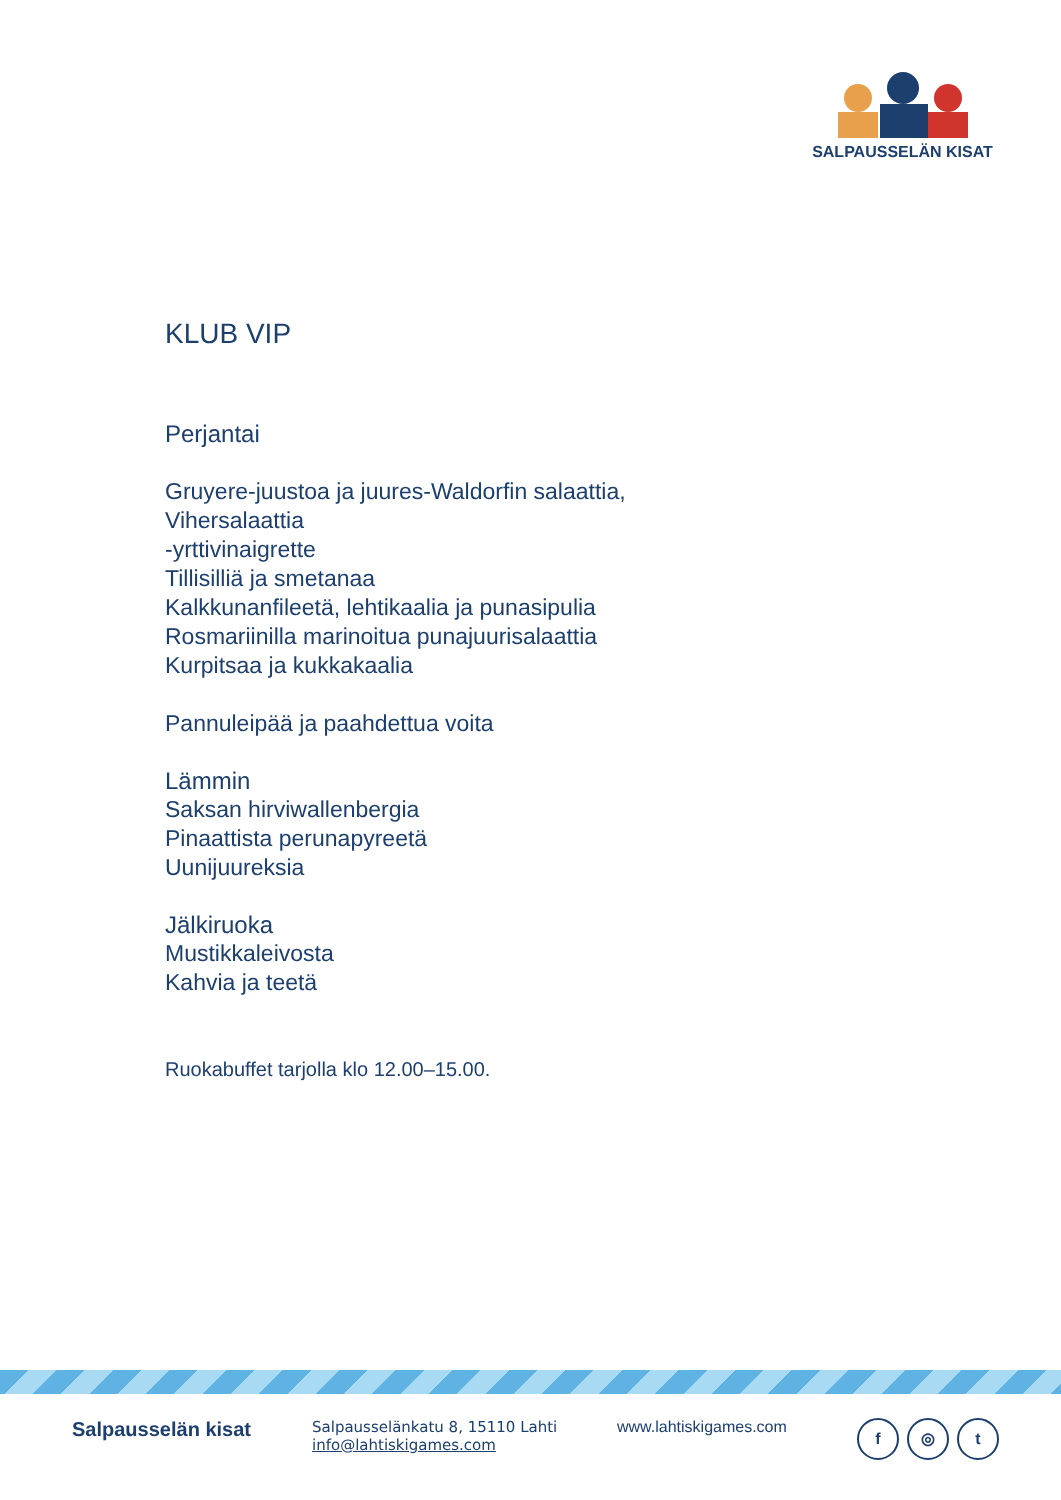SALPAUSSELÄN KISAT
KLUB VIP
Perjantai
Gruyere-juustoa ja juures-Waldorfin salaattia,
Vihersalaattia
-yrttivinaigrette
Tillisilliä ja smetanaa
Kalkkunanfileetä, lehtikaalia ja punasipulia
Rosmariinilla marinoitua punajuurisalaattia
Kurpitsaa ja kukkakaalia
Pannuleipää ja paahdettua voita
Lämmin
Saksan hirviwallenbergia
Pinaattista perunapyreetä
Uunijuureksia
Jälkiruoka
Mustikkaleivosta
Kahvia ja teetä
Ruokabuffet tarjolla klo 12.00–15.00.
Salpausselän kisat
Salpausselänkatu 8, 15110 Lahti
info@lahtiskigames.com
www.lahtiskigames.com
f ◎ t